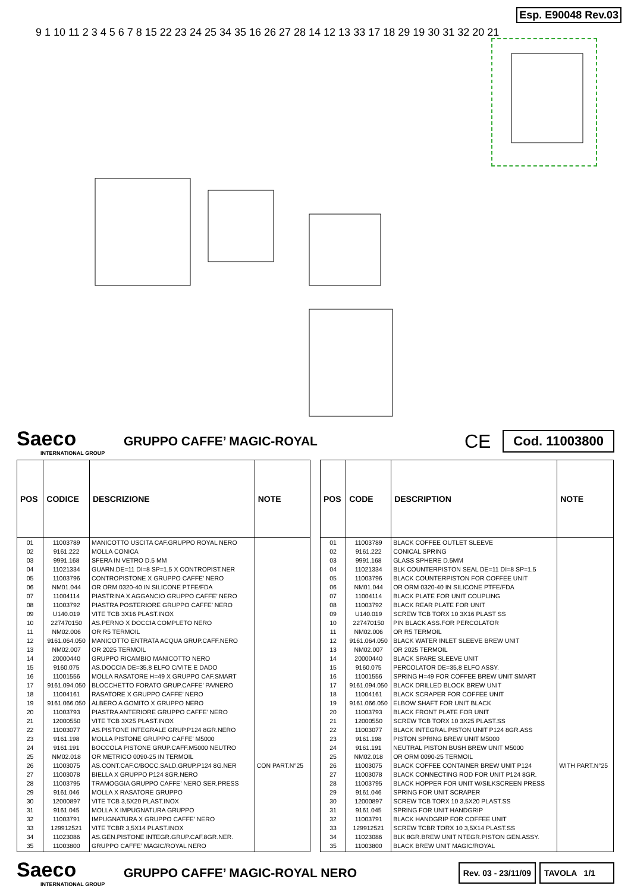Esp. E90048 Rev.03
9 1 10 11 2 3 4 5 6 7 8 15 22 23 24 25 34 35 16 26 27 28 14 12 13 33 17 18 29 19 30 31 32 20 21
Saeco
INTERNATIONAL GROUP
GRUPPO CAFFE’ MAGIC-ROYAL
CE
Cod. 11003800
| POS | CODICE | DESCRIZIONE | NOTE |
| --- | --- | --- | --- |
| 01 | 11003789 | MANICOTTO USCITA CAF.GRUPPO ROYAL NERO | |
| 02 | 9161.222 | MOLLA CONICA | |
| 03 | 9991.168 | SFERA IN VETRO D.5 MM | |
| 04 | 11021334 | GUARN.DE=11 DI=8 SP=1,5 X CONTROPIST.NER | |
| 05 | 11003796 | CONTROPISTONE X GRUPPO CAFFE’ NERO | |
| 06 | NM01.044 | OR ORM 0320-40 IN SILICONE PTFE/FDA | |
| 07 | 11004114 | PIASTRINA X AGGANCIO GRUPPO CAFFE’ NERO | |
| 08 | 11003792 | PIASTRA POSTERIORE GRUPPO CAFFE’ NERO | |
| 09 | U140.019 | VITE TCB 3X16 PLAST.INOX | |
| 10 | 227470150 | AS.PERNO X DOCCIA COMPLETO NERO | |
| 11 | NM02.006 | OR R5 TERMOIL | |
| 12 | 9161.064.050 | MANICOTTO ENTRATA ACQUA GRUP.CAFF.NERO | |
| 13 | NM02.007 | OR 2025 TERMOIL | |
| 14 | 20000440 | GRUPPO RICAMBIO MANICOTTO NERO | |
| 15 | 9160.075 | AS.DOCCIA DE=35,8 ELFO C/VITE E DADO | |
| 16 | 11001556 | MOLLA RASATORE H=49 X GRUPPO CAF.SMART | |
| 17 | 9161.094.050 | BLOCCHETTO FORATO GRUP.CAFFE’ PA/NERO | |
| 18 | 11004161 | RASATORE X GRUPPO CAFFE’ NERO | |
| 19 | 9161.066.050 | ALBERO A GOMITO X GRUPPO NERO | |
| 20 | 11003793 | PIASTRA ANTERIORE GRUPPO CAFFE’ NERO | |
| 21 | 12000550 | VITE TCB 3X25 PLAST.INOX | |
| 22 | 11003077 | AS.PISTONE INTEGRALE GRUP.P124 8GR.NERO | |
| 23 | 9161.198 | MOLLA PISTONE GRUPPO CAFFE’ M5000 | |
| 24 | 9161.191 | BOCCOLA PISTONE GRUP.CAFF.M5000 NEUTRO | |
| 25 | NM02.018 | OR METRICO 0090-25 IN TERMOIL | |
| 26 | 11003075 | AS.CONT.CAF.C/BOCC.SALD.GRUP.P124 8G.NER | CON PART.N°25 |
| 27 | 11003078 | BIELLA X GRUPPO P124 8GR.NERO | |
| 28 | 11003795 | TRAMOGGIA GRUPPO CAFFE’ NERO SER.PRESS | |
| 29 | 9161.046 | MOLLA X RASATORE GRUPPO | |
| 30 | 12000897 | VITE TCB 3,5X20 PLAST.INOX | |
| 31 | 9161.045 | MOLLA X IMPUGNATURA GRUPPO | |
| 32 | 11003791 | IMPUGNATURA X GRUPPO CAFFE’ NERO | |
| 33 | 129912521 | VITE TCBR 3,5X14 PLAST.INOX | |
| 34 | 11023086 | AS.GEN.PISTONE INTEGR.GRUP.CAF.8GR.NER. | |
| 35 | 11003800 | GRUPPO CAFFE’ MAGIC/ROYAL NERO | |
| POS | CODE | DESCRIPTION | NOTE |
| --- | --- | --- | --- |
| 01 | 11003789 | BLACK COFFEE OUTLET SLEEVE | |
| 02 | 9161.222 | CONICAL SPRING | |
| 03 | 9991.168 | GLASS SPHERE D.5MM | |
| 04 | 11021334 | BLK COUNTERPISTON SEAL DE=11 DI=8 SP=1,5 | |
| 05 | 11003796 | BLACK COUNTERPISTON FOR COFFEE UNIT | |
| 06 | NM01.044 | OR ORM 0320-40 IN SILICONE PTFE/FDA | |
| 07 | 11004114 | BLACK PLATE FOR UNIT COUPLING | |
| 08 | 11003792 | BLACK REAR PLATE FOR UNIT | |
| 09 | U140.019 | SCREW TCB TORX 10 3X16 PLAST SS | |
| 10 | 227470150 | PIN BLACK ASS.FOR PERCOLATOR | |
| 11 | NM02.006 | OR R5 TERMOIL | |
| 12 | 9161.064.050 | BLACK WATER INLET SLEEVE BREW UNIT | |
| 13 | NM02.007 | OR 2025 TERMOIL | |
| 14 | 20000440 | BLACK SPARE SLEEVE UNIT | |
| 15 | 9160.075 | PERCOLATOR DE=35,8 ELFO ASSY. | |
| 16 | 11001556 | SPRING H=49 FOR COFFEE BREW UNIT SMART | |
| 17 | 9161.094.050 | BLACK DRILLED BLOCK BREW UNIT | |
| 18 | 11004161 | BLACK SCRAPER FOR COFFEE UNIT | |
| 19 | 9161.066.050 | ELBOW SHAFT FOR UNIT BLACK | |
| 20 | 11003793 | BLACK FRONT PLATE FOR UNIT | |
| 21 | 12000550 | SCREW TCB TORX 10 3X25 PLAST.SS | |
| 22 | 11003077 | BLACK INTEGRAL PISTON UNIT P124 8GR.ASS | |
| 23 | 9161.198 | PISTON SPRING BREW UNIT M5000 | |
| 24 | 9161.191 | NEUTRAL PISTON BUSH BREW UNIT M5000 | |
| 25 | NM02.018 | OR ORM 0090-25 TERMOIL | |
| 26 | 11003075 | BLACK COFFEE CONTAINER BREW UNIT P124 | WITH PART.N°25 |
| 27 | 11003078 | BLACK CONNECTING ROD FOR UNIT P124 8GR. | |
| 28 | 11003795 | BLACK HOPPER FOR UNIT W/SILKSCREEN PRESS | |
| 29 | 9161.046 | SPRING FOR UNIT SCRAPER | |
| 30 | 12000897 | SCREW TCB TORX 10 3,5X20 PLAST.SS | |
| 31 | 9161.045 | SPRING FOR UNIT HANDGRIP | |
| 32 | 11003791 | BLACK HANDGRIP FOR COFFEE UNIT | |
| 33 | 129912521 | SCREW TCBR TORX 10 3,5X14 PLAST.SS | |
| 34 | 11023086 | BLK 8GR.BREW UNIT NTEGR.PISTON GEN.ASSY. | |
| 35 | 11003800 | BLACK BREW UNIT MAGIC/ROYAL | |
Saeco
INTERNATIONAL GROUP
GRUPPO CAFFE’ MAGIC-ROYAL NERO
Rev. 03 - 23/11/09 TAVOLA 1/1